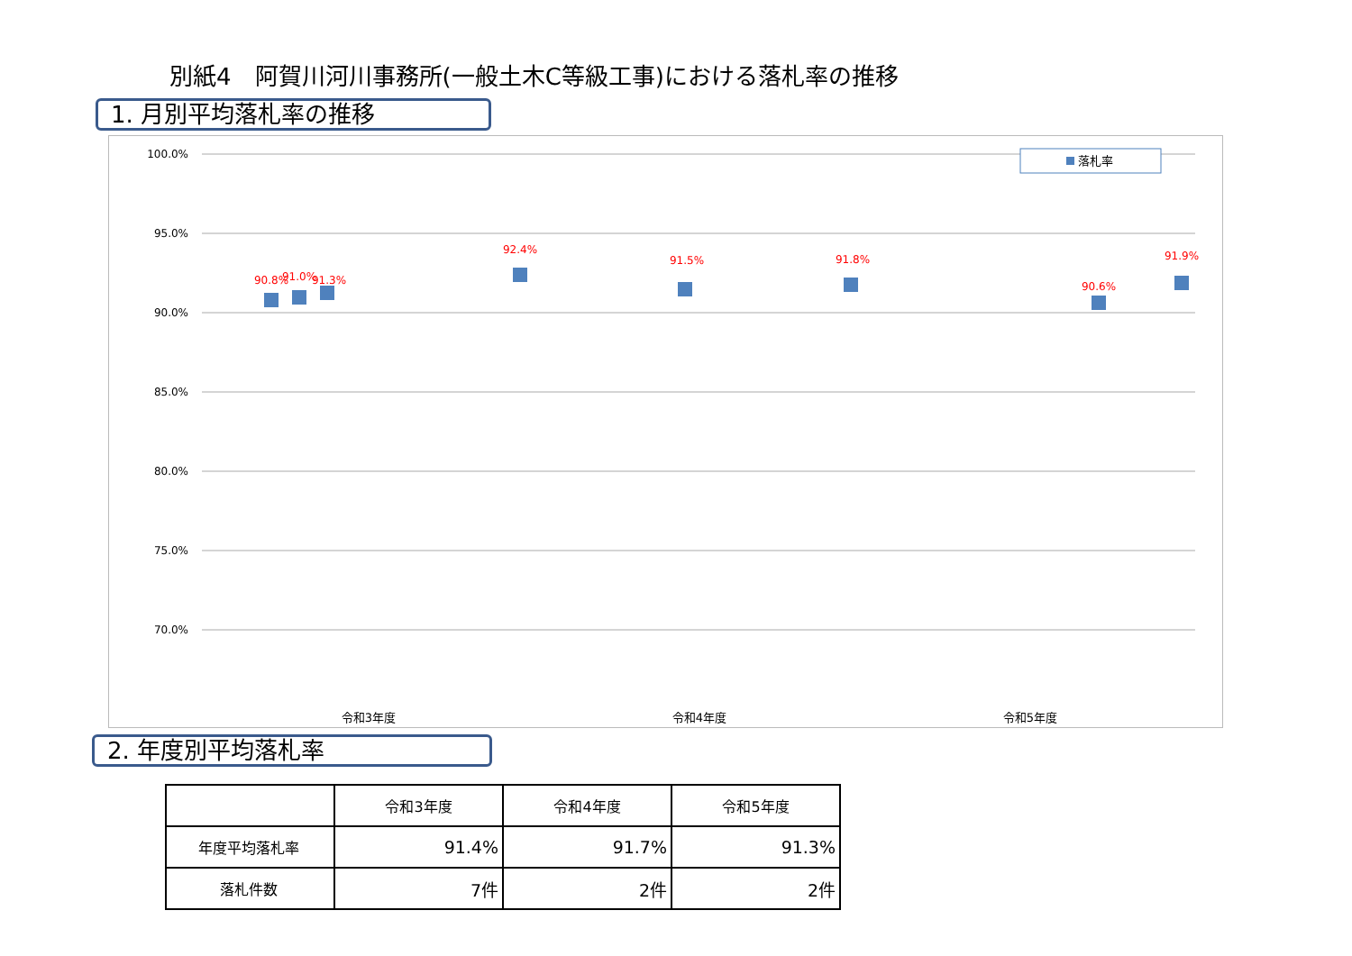別紙4　阿賀川河川事務所(一般土木C等級工事)における落札率の推移
1. 月別平均落札率の推移
100.0%
95.0%
90.0%
85.0%
80.0%
75.0%
70.0%
落札率
90.8%
91.0%
91.3%
92.4%
91.5%
91.8%
90.6%
91.9%
令和3年度
令和4年度
令和5年度
2. 年度別平均落札率
| | 令和3年度 | 令和4年度 | 令和5年度 |
| --- | --- | --- | --- |
| 年度平均落札率 | 91.4% | 91.7% | 91.3% |
| 落札件数 | 7件 | 2件 | 2件 |